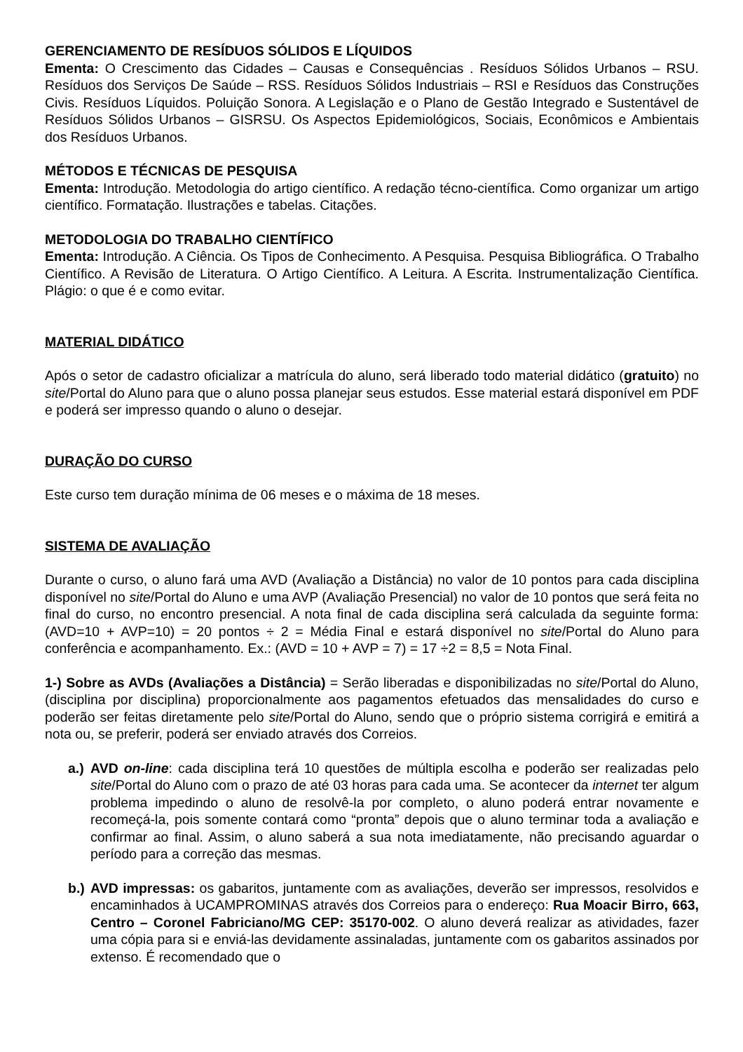GERENCIAMENTO DE RESÍDUOS SÓLIDOS E LÍQUIDOS
Ementa: O Crescimento das Cidades – Causas e Consequências . Resíduos Sólidos Urbanos – RSU. Resíduos dos Serviços De Saúde – RSS. Resíduos Sólidos Industriais – RSI e Resíduos das Construções Civis. Resíduos Líquidos. Poluição Sonora. A Legislação e o Plano de Gestão Integrado e Sustentável de Resíduos Sólidos Urbanos – GISRSU. Os Aspectos Epidemiológicos, Sociais, Econômicos e Ambientais dos Resíduos Urbanos.
MÉTODOS E TÉCNICAS DE PESQUISA
Ementa: Introdução. Metodologia do artigo científico. A redação técno-científica. Como organizar um artigo científico. Formatação. Ilustrações e tabelas. Citações.
METODOLOGIA DO TRABALHO CIENTÍFICO
Ementa: Introdução. A Ciência. Os Tipos de Conhecimento. A Pesquisa. Pesquisa Bibliográfica. O Trabalho Científico. A Revisão de Literatura. O Artigo Científico. A Leitura. A Escrita. Instrumentalização Científica. Plágio: o que é e como evitar.
MATERIAL DIDÁTICO
Após o setor de cadastro oficializar a matrícula do aluno, será liberado todo material didático (gratuito) no site/Portal do Aluno para que o aluno possa planejar seus estudos. Esse material estará disponível em PDF e poderá ser impresso quando o aluno o desejar.
DURAÇÃO DO CURSO
Este curso tem duração mínima de 06 meses e o máxima de 18 meses.
SISTEMA DE AVALIAÇÃO
Durante o curso, o aluno fará uma AVD (Avaliação a Distância) no valor de 10 pontos para cada disciplina disponível no site/Portal do Aluno e uma AVP (Avaliação Presencial) no valor de 10 pontos que será feita no final do curso, no encontro presencial. A nota final de cada disciplina será calculada da seguinte forma: (AVD=10 + AVP=10) = 20 pontos ÷ 2 = Média Final e estará disponível no site/Portal do Aluno para conferência e acompanhamento. Ex.: (AVD = 10 + AVP = 7) = 17 ÷2 = 8,5 = Nota Final.
1-) Sobre as AVDs (Avaliações a Distância) = Serão liberadas e disponibilizadas no site/Portal do Aluno, (disciplina por disciplina) proporcionalmente aos pagamentos efetuados das mensalidades do curso e poderão ser feitas diretamente pelo site/Portal do Aluno, sendo que o próprio sistema corrigirá e emitirá a nota ou, se preferir, poderá ser enviado através dos Correios.
a.)
AVD on-line: cada disciplina terá 10 questões de múltipla escolha e poderão ser realizadas pelo site/Portal do Aluno com o prazo de até 03 horas para cada uma. Se acontecer da internet ter algum problema impedindo o aluno de resolvê-la por completo, o aluno poderá entrar novamente e recomeçá-la, pois somente contará como “pronta” depois que o aluno terminar toda a avaliação e confirmar ao final. Assim, o aluno saberá a sua nota imediatamente, não precisando aguardar o período para a correção das mesmas.
b.)
AVD impressas: os gabaritos, juntamente com as avaliações, deverão ser impressos, resolvidos e encaminhados à UCAMPROMINAS através dos Correios para o endereço: Rua Moacir Birro, 663, Centro – Coronel Fabriciano/MG CEP: 35170-002. O aluno deverá realizar as atividades, fazer uma cópia para si e enviá-las devidamente assinaladas, juntamente com os gabaritos assinados por extenso. É recomendado que o